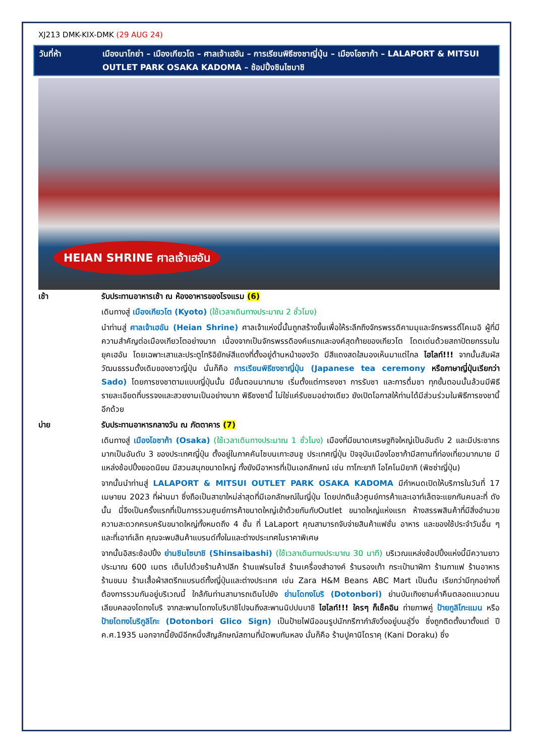XJ213 DMK-KIX-DMK (29 AUG 24)
วันที่ห้า เมืองนาโกย่า – เมืองเกียวโต – ศาลเจ้าเฮอัน – การเรียนพิธีชงชาญี่ปุ่น – เมืองโอซาก้า – LALAPORT & MITSUI OUTLET PARK OSAKA KADOMA – ช้อปปิ้งชินไซบาชิ
HEIAN SHRINE ศาลเจ้าเฮอัน
เช้า รับประทานอาหารเช้า ณ ห้องอาหารของโรงแรม (6)
เดินทางสู่ เมืองเกียวโต (Kyoto) (ใช้เวลาเดินทางประมาณ 2 ชั่วโมง)
นำท่านสู่ ศาลเจ้าเฮอัน (Heian Shrine) ศาลเจ้าแห่งนี้นั้นถูกสร้างขึ้นเพื่อให้ระลึกถึงจักรพรรดิคามมุและจักรพรรดิ์โคเมอิ ผู้ที่มีความสำคัญต่อเมืองเกียวโตอย่างมาก เนื่องจากเป็นจักรพรรดิองค์แรกและองค์สุดท้ายของเกียวโต โดดเด่นด้วยสถาปัตยกรรมในยุคเฮอัน โดยเฉพาะเสาและประตูโทริอิยักษ์สีแดงที่ตั้งอยู่ด้านหน้าของวัด มีสีแดงสดใสมองเห็นมาแต่ไกล ไฮไลท์!!! จากนั้นสัมผัสวัฒนธรรมดั้งเดิมของชาวญี่ปุ่น นั่นก็คือ การเรียนพิธีชงชาญี่ปุ่น (Japanese tea ceremony หรือภาษาญี่ปุ่นเรียกว่า Sado) โดยการชงชาตามแบบญี่ปุ่นนั้น มีขั้นตอนมากมาย เริ่มตั้งแต่การชงชา การรับชา และการดื่มชา ทุกขั้นตอนนั้นล้วนมีพิธี รายละเอียดที่บรรจงและสวยงามเป็นอย่างมาก พิธีชงชานี้ ไม่ใช่แค่รับชมอย่างเดียว ยังเปิดโอกาสให้ท่านได้มีส่วนร่วมในพิธีการชงชานี้อีกด้วย
บ่าย รับประทานอาหารกลางวัน ณ ภัตตาคาร (7)
เดินทางสู่ เมืองโอซาก้า (Osaka) (ใช้เวลาเดินทางประมาณ 1 ชั่วโมง) เมืองที่มีขนาดเศรษฐกิจใหญ่เป็นอันดับ 2 และมีประชากรมากเป็นอันดับ 3 ของประเทศญี่ปุ่น ตั้งอยู่ในภาคคันไซบนเกาะฮนชู ประเทศญี่ปุ่น ปัจจุบันเมืองโอซาก้ามีสถานที่ท่องเที่ยวมากมาย มีแหล่งช้อปปิ้งยอดนิยม มีสวนสนุกขนาดใหญ่ ทั้งยังมีอาหารที่เป็นเอกลักษณ์ เช่น ทาโกะยากิ โอโคโนมิยากิ (พิซซ่าญี่ปุ่น)
จากนั้นนำท่านสู่ LALAPORT & MITSUI OUTLET PARK OSAKA KADOMA มีกำหนดเปิดให้บริการในวันที่ 17 เมษายน 2023 ที่ผ่านมา ซึ่งถือเป็นสาขาใหม่ล่าสุดที่มีเอกลักษณ์ในญี่ปุ่น โดยปกติแล้วศูนย์การค้าและเอาท์เล็ตจะแยกกันคนละที่ ดังนั้น นี่จึงเป็นครั้งแรกที่เป็นการรวมศูนย์การค้าขนาดใหญ่เข้าด้วยกันกับOutlet ขนาดใหญ่แห่งแรก ห้างสรรพสินค้าที่มีสิ่งอำนวยความสะดวกครบครันขนาดใหญ่ทั้งหมดถึง 4 ชั้น ที่ LaLaport คุณสามารถจับจ่ายสินค้าแฟชั่น อาหาร และของใช้ประจำวันอื่น ๆ และที่เอาท์เล็ท คุณจะพบสินค้าแบรนด์ทั้งในและต่างประเทศในราคาพิเศษ
จากนั้นอิสระช้อปปิ้ง ย่านชินไซบาชิ (Shinsaibashi) (ใช้เวลาเดินทางประมาณ 30 นาที) บริเวณแหล่งช้อปปิ้งแห่งนี้มีความยาวประมาณ 600 เมตร เต็มไปด้วยร้านค้าปลีก ร้านแฟรนไชส์ ร้านเครื่องสำอางค์ ร้านรองเท้า กระเป๋านาฬิกา ร้านกาแฟ ร้านอาหาร ร้านขนม ร้านเสื้อผ้าสตรีทแบรนด์ทั้งญี่ปุ่นและต่างประเทศ เช่น Zara H&M Beans ABC Mart เป็นต้น เรียกว่ามีทุกอย่างที่ต้องการรวมกันอยู่บริเวณนี้ ใกล้กันท่านสามารถเดินไปยัง ย่านโดทงโบริ (Dotonbori) ย่านบันเทิงยามค่ำคืนตลอดแนวถนนเลียบคลองโดทงโบริ จากสะพานโดทงโบริบาชิไปจนถึงสะพานนิปปนบาชิ ไฮไลท์!!! ใครๆ ก็เช็คอิน ถ่ายภาพคู่ ป้ายกูลิโกะแมน หรือ ป้ายโดทงโบริกูลิโกะ (Dotonbori Glico Sign) เป็นป้ายไฟนีออนรูปนักกรีฑากำลังวิ่งอยู่บนลู่วิ่ง ซึ่งถูกติดตั้งมาตั้งแต่ ปี ค.ศ.1935 นอกจากนี้ยังมีอีกหนึ่งสัญลักษณ์สถานที่นัดพบกันหลง นั่นก็คือ ร้านปูคานิโดราคุ (Kani Doraku) ซึ่ง